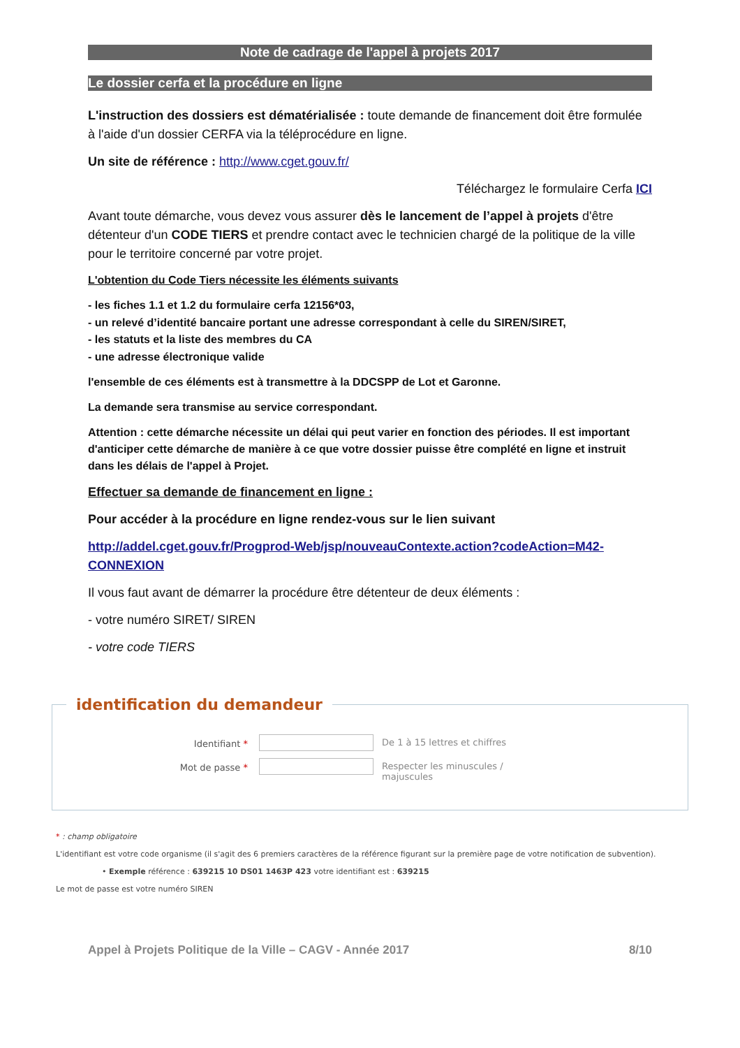Note de cadrage de l'appel à projets 2017
Le dossier cerfa et la procédure en ligne
L'instruction des dossiers est dématérialisée : toute demande de financement doit être formulée à l'aide d'un dossier CERFA via la téléprocédure en ligne.
Un site de référence : http://www.cget.gouv.fr/
Téléchargez le formulaire Cerfa ICI
Avant toute démarche, vous devez vous assurer dès le lancement de l’appel à projets d'être détenteur d'un CODE TIERS et prendre contact avec le technicien chargé de la politique de la ville pour le territoire concerné par votre projet.
L'obtention du Code Tiers nécessite les éléments suivants
- les fiches 1.1 et 1.2 du formulaire cerfa 12156*03,
- un relevé d’identité bancaire portant une adresse correspondant à celle du SIREN/SIRET,
- les statuts et la liste des membres du CA
- une adresse électronique valide
l'ensemble de ces éléments est à transmettre à la DDCSPP de Lot et Garonne.
La demande sera transmise au service correspondant.
Attention : cette démarche nécessite un délai qui peut varier en fonction des périodes. Il est important d'anticiper cette démarche de manière à ce que votre dossier puisse être complété en ligne et instruit dans les délais de l'appel à Projet.
Effectuer sa demande de financement en ligne :
Pour accéder à la procédure en ligne rendez-vous sur le lien suivant
http://addel.cget.gouv.fr/Progprod-Web/jsp/nouveauContexte.action?codeAction=M42-CONNEXION
Il vous faut avant de démarrer la procédure être détenteur de deux éléments :
- votre numéro SIRET/ SIREN
- votre code TIERS
identification du demandeur
Identifiant * De 1 à 15 lettres et chiffres
Mot de passe * Respecter les minuscules / majuscules
* : champ obligatoire
L'identifiant est votre code organisme (il s'agit des 6 premiers caractères de la référence figurant sur la première page de votre notification de subvention).
• Exemple référence : 639215 10 DS01 1463P 423 votre identifiant est : 639215
Le mot de passe est votre numéro SIREN
Appel à Projets Politique de la Ville – CAGV - Année 2017 8/10